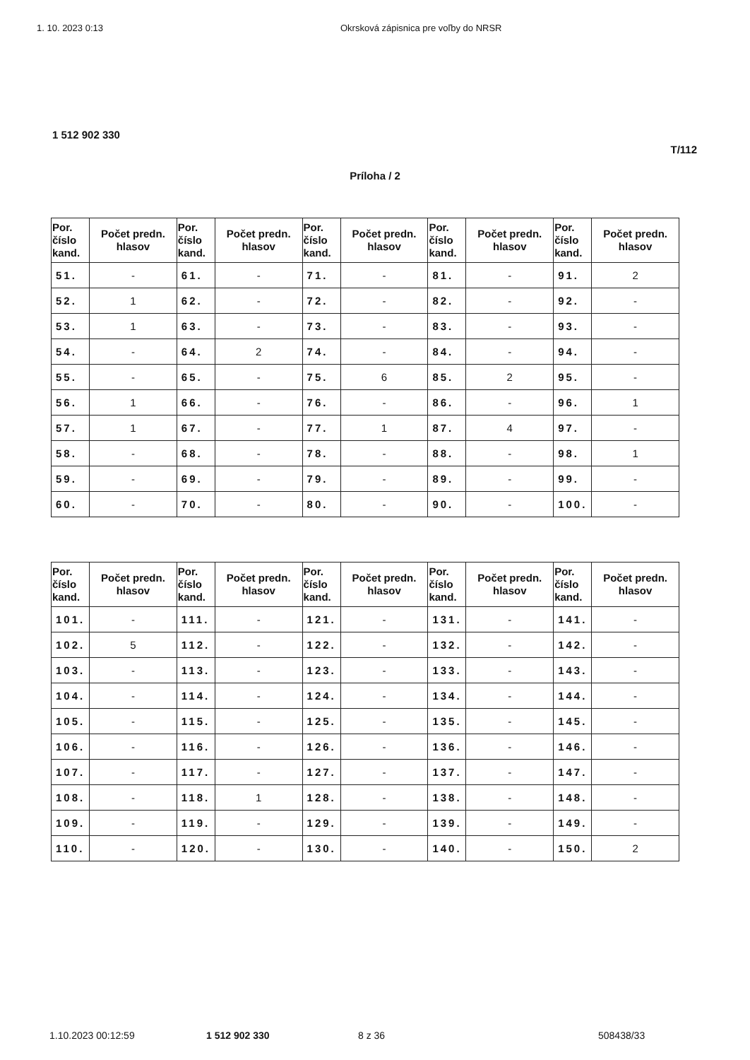1. 10. 2023 0:13 Okrsková zápisnica pre voľby do NRSR
1 512 902 330
T/112
Príloha / 2
| Por. číslo kand. | Počet predn. hlasov | Por. číslo kand. | Počet predn. hlasov | Por. číslo kand. | Počet predn. hlasov | Por. číslo kand. | Počet predn. hlasov | Por. číslo kand. | Počet predn. hlasov |
| --- | --- | --- | --- | --- | --- | --- | --- | --- | --- |
| 51. | - | 61. | - | 71. | - | 81. | - | 91. | 2 |
| 52. | 1 | 62. | - | 72. | - | 82. | - | 92. | - |
| 53. | 1 | 63. | - | 73. | - | 83. | - | 93. | - |
| 54. | - | 64. | 2 | 74. | - | 84. | - | 94. | - |
| 55. | - | 65. | - | 75. | 6 | 85. | 2 | 95. | - |
| 56. | 1 | 66. | - | 76. | - | 86. | - | 96. | 1 |
| 57. | 1 | 67. | - | 77. | 1 | 87. | 4 | 97. | - |
| 58. | - | 68. | - | 78. | - | 88. | - | 98. | 1 |
| 59. | - | 69. | - | 79. | - | 89. | - | 99. | - |
| 60. | - | 70. | - | 80. | - | 90. | - | 100. | - |
| Por. číslo kand. | Počet predn. hlasov | Por. číslo kand. | Počet predn. hlasov | Por. číslo kand. | Počet predn. hlasov | Por. číslo kand. | Počet predn. hlasov | Por. číslo kand. | Počet predn. hlasov |
| --- | --- | --- | --- | --- | --- | --- | --- | --- | --- |
| 101. | - | 111. | - | 121. | - | 131. | - | 141. | - |
| 102. | 5 | 112. | - | 122. | - | 132. | - | 142. | - |
| 103. | - | 113. | - | 123. | - | 133. | - | 143. | - |
| 104. | - | 114. | - | 124. | - | 134. | - | 144. | - |
| 105. | - | 115. | - | 125. | - | 135. | - | 145. | - |
| 106. | - | 116. | - | 126. | - | 136. | - | 146. | - |
| 107. | - | 117. | - | 127. | - | 137. | - | 147. | - |
| 108. | - | 118. | 1 | 128. | - | 138. | - | 148. | - |
| 109. | - | 119. | - | 129. | - | 139. | - | 149. | - |
| 110. | - | 120. | - | 130. | - | 140. | - | 150. | 2 |
1.10.2023 00:12:59 1 512 902 330 8 z 36 508438/33